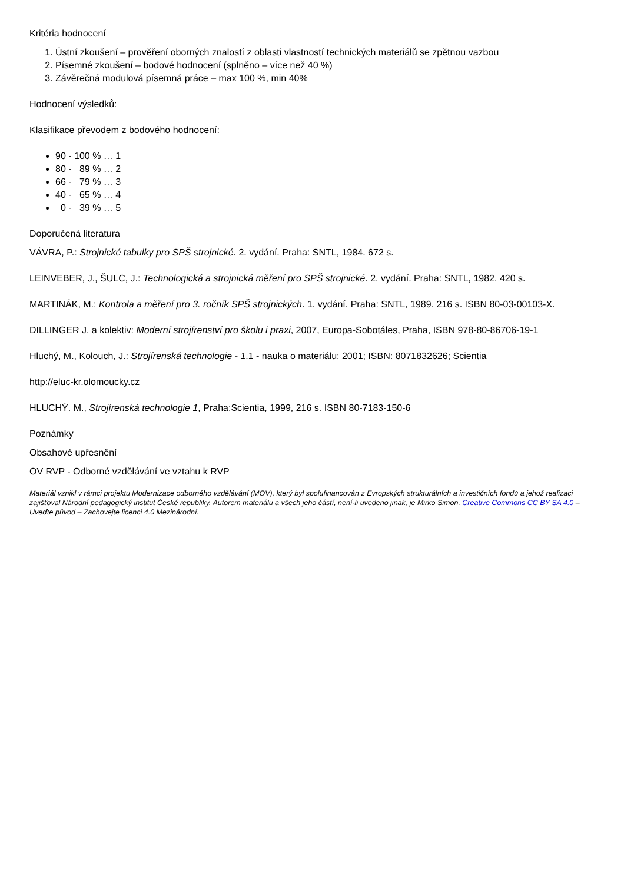Kritéria hodnocení
1. Ústní zkoušení – prověření oborných znalostí z oblasti vlastností technických materiálů se zpětnou vazbou
2. Písemné zkoušení – bodové hodnocení (splněno – více než 40 %)
3. Závěrečná modulová písemná práce – max 100 %, min 40%
Hodnocení výsledků:
Klasifikace převodem z bodového hodnocení:
90 - 100 % … 1
80 - 89 % … 2
66 - 79 % … 3
40 - 65 % … 4
0 - 39 % … 5
Doporučená literatura
VÁVRA, P.: Strojnické tabulky pro SPŠ strojnické. 2. vydání. Praha: SNTL, 1984. 672 s.
LEINVEBER, J., ŠULC, J.: Technologická a strojnická měření pro SPŠ strojnické. 2. vydání. Praha: SNTL, 1982. 420 s.
MARTINÁK, M.: Kontrola a měření pro 3. ročník SPŠ strojnických. 1. vydání. Praha: SNTL, 1989. 216 s. ISBN 80-03-00103-X.
DILLINGER J. a kolektiv: Moderní strojírenství pro školu i praxi, 2007, Europa-Sobotáles, Praha, ISBN 978-80-86706-19-1
Hluchý, M., Kolouch, J.: Strojírenská technologie - 1.1 - nauka o materiálu; 2001; ISBN: 8071832626; Scientia
http://eluc-kr.olomoucky.cz
HLUCHÝ. M., Strojírenská technologie 1, Praha:Scientia, 1999, 216 s. ISBN 80-7183-150-6
Poznámky
Obsahové upřesnění
OV RVP - Odborné vzdělávání ve vztahu k RVP
Materiál vznikl v rámci projektu Modernizace odborného vzdělávání (MOV), který byl spolufinancován z Evropských strukturálních a investičních fondů a jehož realizaci zajišťoval Národní pedagogický institut České republiky. Autorem materiálu a všech jeho částí, není-li uvedeno jinak, je Mirko Simon. Creative Commons CC BY SA 4.0 – Uveďte původ – Zachovejte licenci 4.0 Mezinárodní.